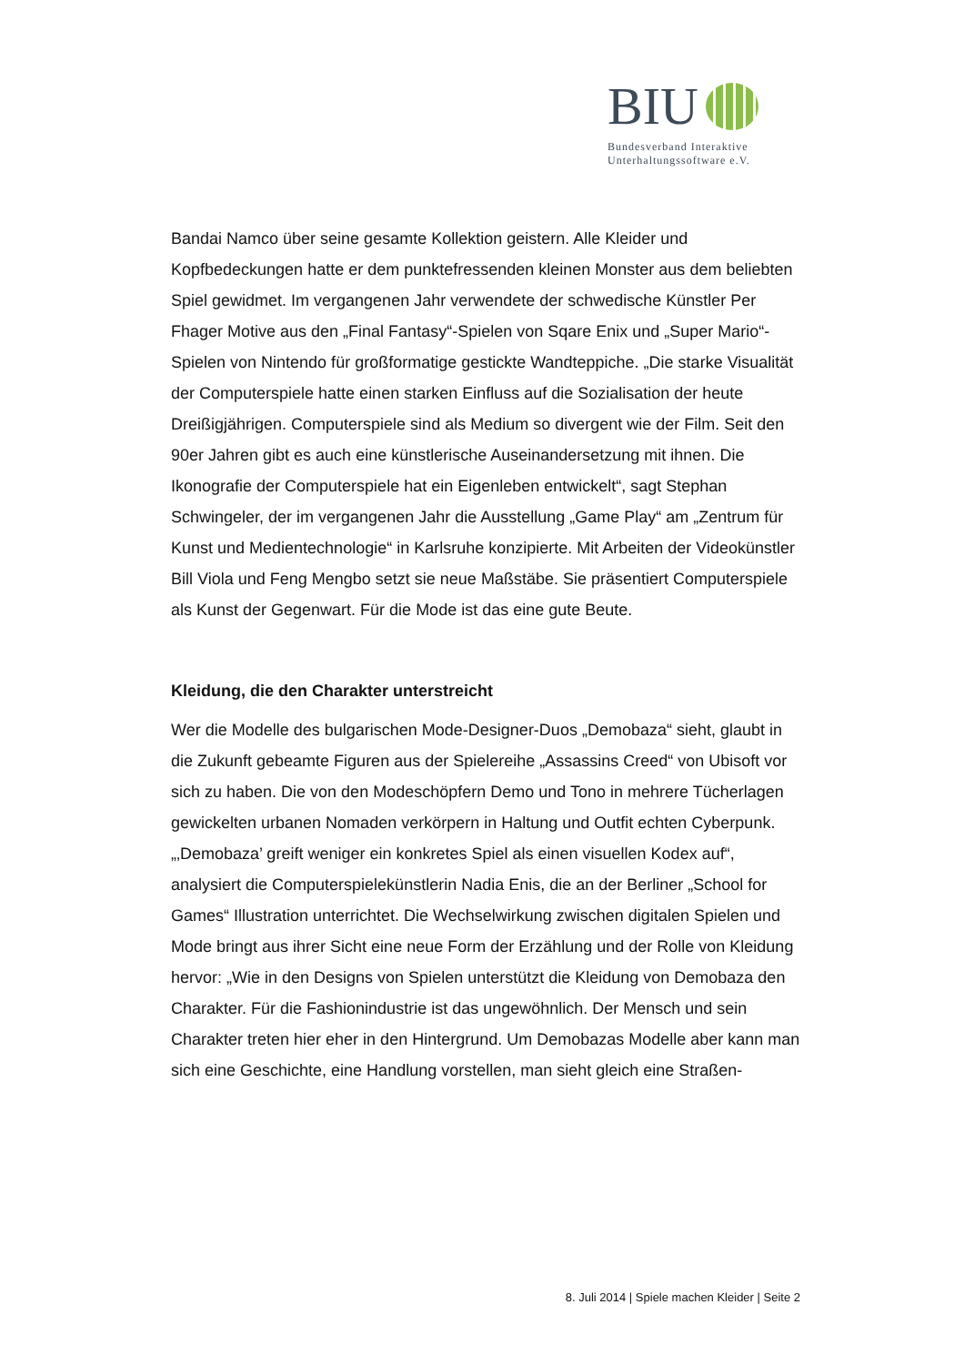BIU
Bundesverband Interaktive
Unterhaltungssoftware e.V.
Bandai Namco über seine gesamte Kollektion geistern. Alle Kleider und Kopfbedeckungen hatte er dem punktefressenden kleinen Monster aus dem beliebten Spiel gewidmet. Im vergangenen Jahr verwendete der schwedische Künstler Per Fhager Motive aus den „Final Fantasy“-Spielen von Sqare Enix und „Super Mario“-Spielen von Nintendo für großformatige gestickte Wand­teppiche. „Die starke Visualität der Computerspiele hatte einen starken Ein­fluss auf die Sozialisation der heute Dreißigjährigen. Computerspiele sind als Medium so divergent wie der Film. Seit den 90er Jahren gibt es auch eine künstlerische Auseinandersetzung mit ihnen. Die Ikonografie der Computer­spiele hat ein Eigenleben entwickelt“, sagt Stephan Schwingeler, der im vergangenen Jahr die Ausstellung „Game Play“ am „Zentrum für Kunst und Medientechnologie“ in Karlsruhe konzipierte. Mit Arbeiten der Videokünstler Bill Viola und Feng Mengbo setzt sie neue Maßstäbe. Sie präsentiert Computer­spiele als Kunst der Gegenwart. Für die Mode ist das eine gute Beute.
Kleidung, die den Charakter unterstreicht
Wer die Modelle des bulgarischen Mode-Designer-Duos „Demobaza“ sieht, glaubt in die Zukunft gebeamte Figuren aus der Spielereihe „Assassins Creed“ von Ubisoft vor sich zu haben. Die von den Modeschöpfern Demo und Tono in mehrere Tücherlagen gewickelten urbanen Nomaden verkörpern in Haltung und Outfit echten Cyberpunk. „‚Demobaza’ greift weniger ein konkretes Spiel als einen visuellen Kodex auf“, analysiert die Computerspielekünstlerin Nadia Enis, die an der Berliner „School for Games“ Illustration unterrichtet. Die Wechselwirkung zwischen digitalen Spielen und Mode bringt aus ihrer Sicht eine neue Form der Erzählung und der Rolle von Kleidung hervor: „Wie in den Designs von Spielen unterstützt die Kleidung von Demobaza den Charakter. Für die Fashionindustrie ist das ungewöhnlich. Der Mensch und sein Charakter treten hier eher in den Hintergrund. Um Demobazas Modelle aber kann man sich eine Geschichte, eine Handlung vorstellen, man sieht gleich eine Straßen-
8. Juli 2014 | Spiele machen Kleider | Seite 2